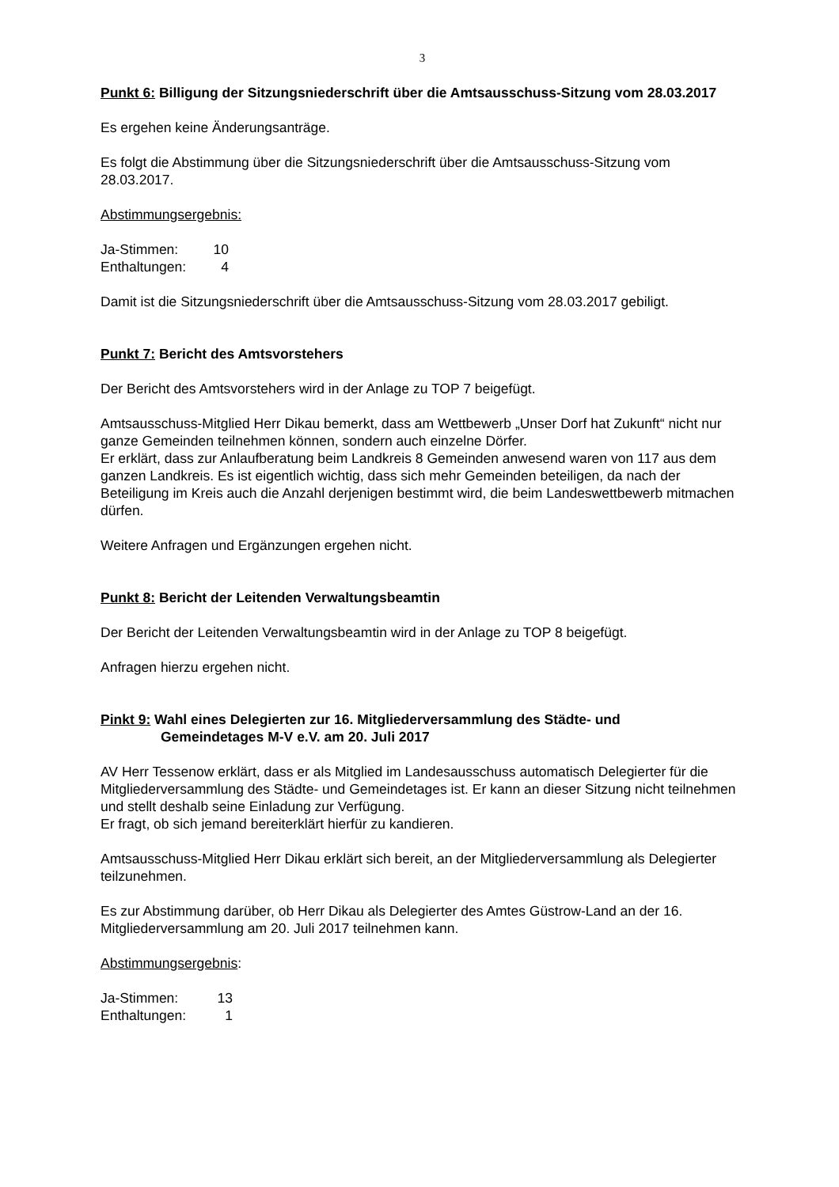3
Punkt 6: Billigung der Sitzungsniederschrift über die Amtsausschuss-Sitzung vom 28.03.2017
Es ergehen keine Änderungsanträge.
Es folgt die Abstimmung über die Sitzungsniederschrift über die Amtsausschuss-Sitzung vom 28.03.2017.
Abstimmungsergebnis:
Ja-Stimmen: 10
Enthaltungen: 4
Damit ist die Sitzungsniederschrift über die Amtsausschuss-Sitzung vom 28.03.2017 gebiligt.
Punkt 7: Bericht des Amtsvorstehers
Der Bericht des Amtsvorstehers wird in der Anlage zu TOP 7 beigefügt.
Amtsausschuss-Mitglied Herr Dikau bemerkt, dass am Wettbewerb „Unser Dorf hat Zukunft“ nicht nur ganze Gemeinden teilnehmen können, sondern auch einzelne Dörfer.
Er erklärt, dass zur Anlaufberatung beim Landkreis 8 Gemeinden anwesend waren von 117 aus dem ganzen Landkreis. Es ist eigentlich wichtig, dass sich mehr Gemeinden beteiligen, da nach der Beteiligung im Kreis auch die Anzahl derjenigen bestimmt wird, die beim Landeswettbewerb mitmachen dürfen.
Weitere Anfragen und Ergänzungen ergehen nicht.
Punkt 8: Bericht der Leitenden Verwaltungsbeamtin
Der Bericht der Leitenden Verwaltungsbeamtin wird in der Anlage zu TOP 8 beigefügt.
Anfragen hierzu ergehen nicht.
Pinkt 9: Wahl eines Delegierten zur 16. Mitgliederversammlung des Städte- und
Gemeindetages M-V e.V. am 20. Juli 2017
AV Herr Tessenow erklärt, dass er als Mitglied im Landesausschuss automatisch Delegierter für die Mitgliederversammlung des Städte- und Gemeindetages ist. Er kann an dieser Sitzung nicht teilnehmen und stellt deshalb seine Einladung zur Verfügung.
Er fragt, ob sich jemand bereiterklärt hierfür zu kandieren.
Amtsausschuss-Mitglied Herr Dikau erklärt sich bereit, an der Mitgliederversammlung als Delegierter teilzunehmen.
Es zur Abstimmung darüber, ob Herr Dikau als Delegierter des Amtes Güstrow-Land an der 16. Mitgliederversammlung am 20. Juli 2017 teilnehmen kann.
Abstimmungsergebnis:
Ja-Stimmen: 13
Enthaltungen: 1